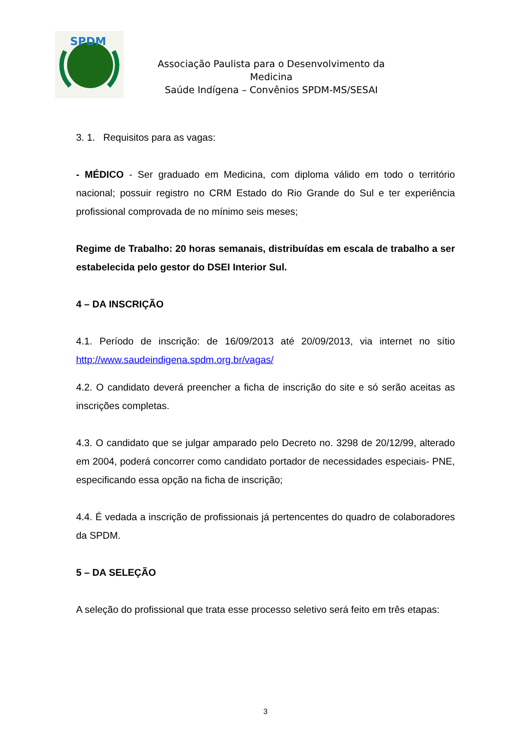SPDM
Associação Paulista para o Desenvolvimento da Medicina
Saúde Indígena – Convênios SPDM-MS/SESAI
3. 1. Requisitos para as vagas:
- MÉDICO - Ser graduado em Medicina, com diploma válido em todo o território nacional; possuir registro no CRM Estado do Rio Grande do Sul e ter experiência profissional comprovada de no mínimo seis meses;
Regime de Trabalho: 20 horas semanais, distribuídas em escala de trabalho a ser estabelecida pelo gestor do DSEI Interior Sul.
4 – DA INSCRIÇÃO
4.1. Período de inscrição: de 16/09/2013 até 20/09/2013, via internet no sítio http://www.saudeindigena.spdm.org.br/vagas/
4.2. O candidato deverá preencher a ficha de inscrição do site e só serão aceitas as inscrições completas.
4.3. O candidato que se julgar amparado pelo Decreto no. 3298 de 20/12/99, alterado em 2004, poderá concorrer como candidato portador de necessidades especiais- PNE, especificando essa opção na ficha de inscrição;
4.4. É vedada a inscrição de profissionais já pertencentes do quadro de colaboradores da SPDM.
5 – DA SELEÇÃO
A seleção do profissional que trata esse processo seletivo será feito em três etapas:
3